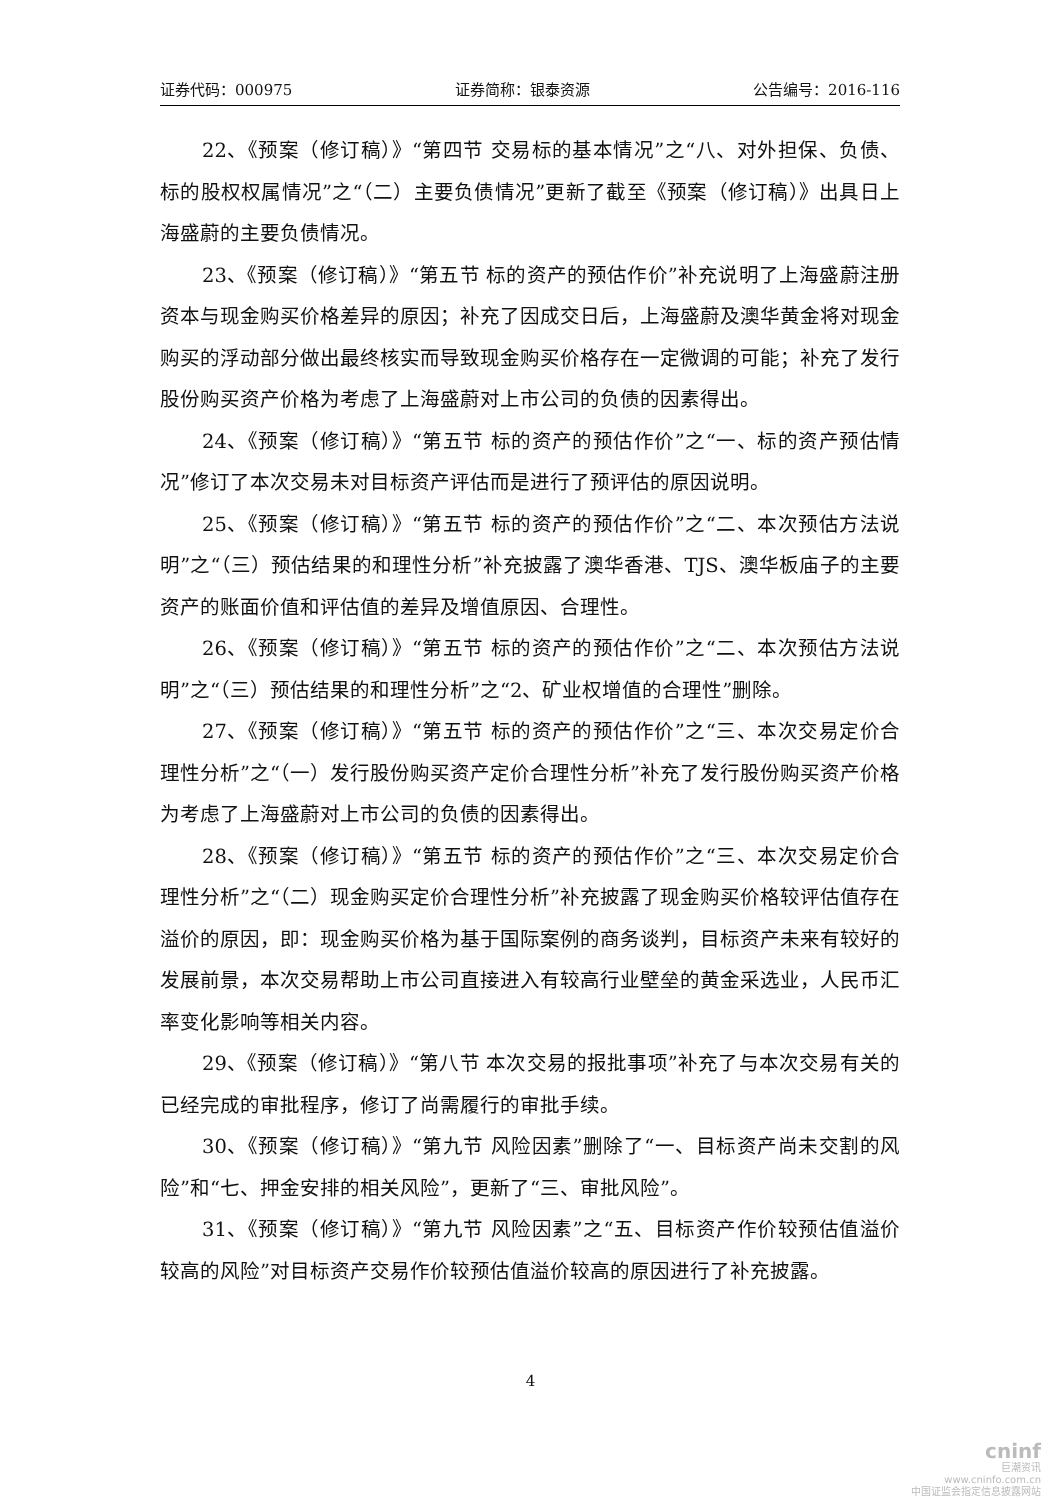证券代码：000975 证券简称：银泰资源 公告编号：2016-116
22、《预案（修订稿）》“第四节 交易标的基本情况”之“八、对外担保、负债、标的股权权属情况”之“（二）主要负债情况”更新了截至《预案（修订稿）》出具日上海盛蔚的主要负债情况。
23、《预案（修订稿）》“第五节 标的资产的预估作价”补充说明了上海盛蔚注册资本与现金购买价格差异的原因；补充了因成交日后，上海盛蔚及澳华黄金将对现金购买的浮动部分做出最终核实而导致现金购买价格存在一定微调的可能；补充了发行股份购买资产价格为考虑了上海盛蔚对上市公司的负债的因素得出。
24、《预案（修订稿）》“第五节 标的资产的预估作价”之“一、标的资产预估情况”修订了本次交易未对目标资产评估而是进行了预评估的原因说明。
25、《预案（修订稿）》“第五节 标的资产的预估作价”之“二、本次预估方法说明”之“（三）预估结果的和理性分析”补充披露了澳华香港、TJS、澳华板庙子的主要资产的账面价值和评估值的差异及增值原因、合理性。
26、《预案（修订稿）》“第五节 标的资产的预估作价”之“二、本次预估方法说明”之“（三）预估结果的和理性分析”之“2、矿业权增值的合理性”删除。
27、《预案（修订稿）》“第五节 标的资产的预估作价”之“三、本次交易定价合理性分析”之“（一）发行股份购买资产定价合理性分析”补充了发行股份购买资产价格为考虑了上海盛蔚对上市公司的负债的因素得出。
28、《预案（修订稿）》“第五节 标的资产的预估作价”之“三、本次交易定价合理性分析”之“（二）现金购买定价合理性分析”补充披露了现金购买价格较评估值存在溢价的原因，即：现金购买价格为基于国际案例的商务谈判，目标资产未来有较好的发展前景，本次交易帮助上市公司直接进入有较高行业壁垒的黄金采选业，人民币汇率变化影响等相关内容。
29、《预案（修订稿）》“第八节 本次交易的报批事项”补充了与本次交易有关的已经完成的审批程序，修订了尚需履行的审批手续。
30、《预案（修订稿）》“第九节 风险因素”删除了“一、目标资产尚未交割的风险”和“七、押金安排的相关风险”，更新了“三、审批风险”。
31、《预案（修订稿）》“第九节 风险因素”之“五、目标资产作价较预估值溢价较高的风险”对目标资产交易作价较预估值溢价较高的原因进行了补充披露。
4
cninf
巨潮资讯
www.cninfo.com.cn
中国证监会指定信息披露网站